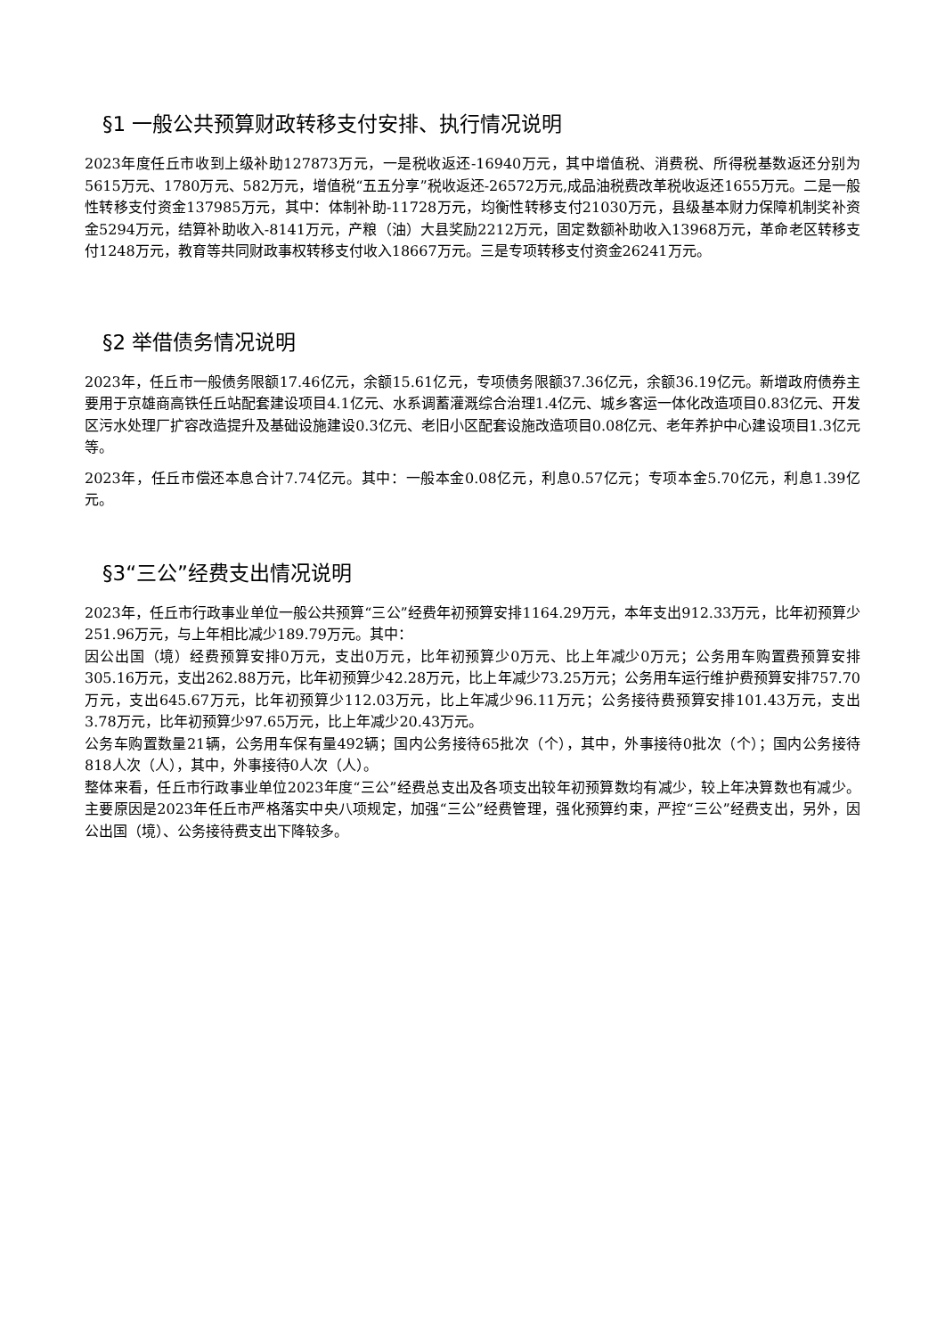§1 一般公共预算财政转移支付安排、执行情况说明
2023年度任丘市收到上级补助127873万元，一是税收返还-16940万元，其中增值税、消费税、所得税基数返还分别为5615万元、1780万元、582万元，增值税“五五分享”税收返还-26572万元,成品油税费改革税收返还1655万元。二是一般性转移支付资金137985万元，其中：体制补助-11728万元，均衡性转移支付21030万元，县级基本财力保障机制奖补资金5294万元，结算补助收入-8141万元，产粮（油）大县奖励2212万元，固定数额补助收入13968万元，革命老区转移支付1248万元，教育等共同财政事权转移支付收入18667万元。三是专项转移支付资金26241万元。
§2 举借债务情况说明
2023年，任丘市一般债务限额17.46亿元，余额15.61亿元，专项债务限额37.36亿元，余额36.19亿元。新增政府债券主要用于京雄商高铁任丘站配套建设项目4.1亿元、水系调蓄灌溉综合治理1.4亿元、城乡客运一体化改造项目0.83亿元、开发区污水处理厂扩容改造提升及基础设施建设0.3亿元、老旧小区配套设施改造项目0.08亿元、老年养护中心建设项目1.3亿元等。
2023年，任丘市偿还本息合计7.74亿元。其中：一般本金0.08亿元，利息0.57亿元；专项本金5.70亿元，利息1.39亿元。
§3“三公”经费支出情况说明
2023年，任丘市行政事业单位一般公共预算“三公”经费年初预算安排1164.29万元，本年支出912.33万元，比年初预算少251.96万元，与上年相比减少189.79万元。其中：
因公出国（境）经费预算安排0万元，支出0万元，比年初预算少0万元、比上年减少0万元；公务用车购置费预算安排305.16万元，支出262.88万元，比年初预算少42.28万元，比上年减少73.25万元；公务用车运行维护费预算安排757.70万元，支出645.67万元，比年初预算少112.03万元，比上年减少96.11万元；公务接待费预算安排101.43万元，支出3.78万元，比年初预算少97.65万元，比上年减少20.43万元。
公务车购置数量21辆，公务用车保有量492辆；国内公务接待65批次（个），其中，外事接待0批次（个）；国内公务接待818人次（人），其中，外事接待0人次（人）。
整体来看，任丘市行政事业单位2023年度“三公”经费总支出及各项支出较年初预算数均有减少，较上年决算数也有减少。主要原因是2023年任丘市严格落实中央八项规定，加强“三公”经费管理，强化预算约束，严控“三公”经费支出，另外，因公出国（境）、公务接待费支出下降较多。